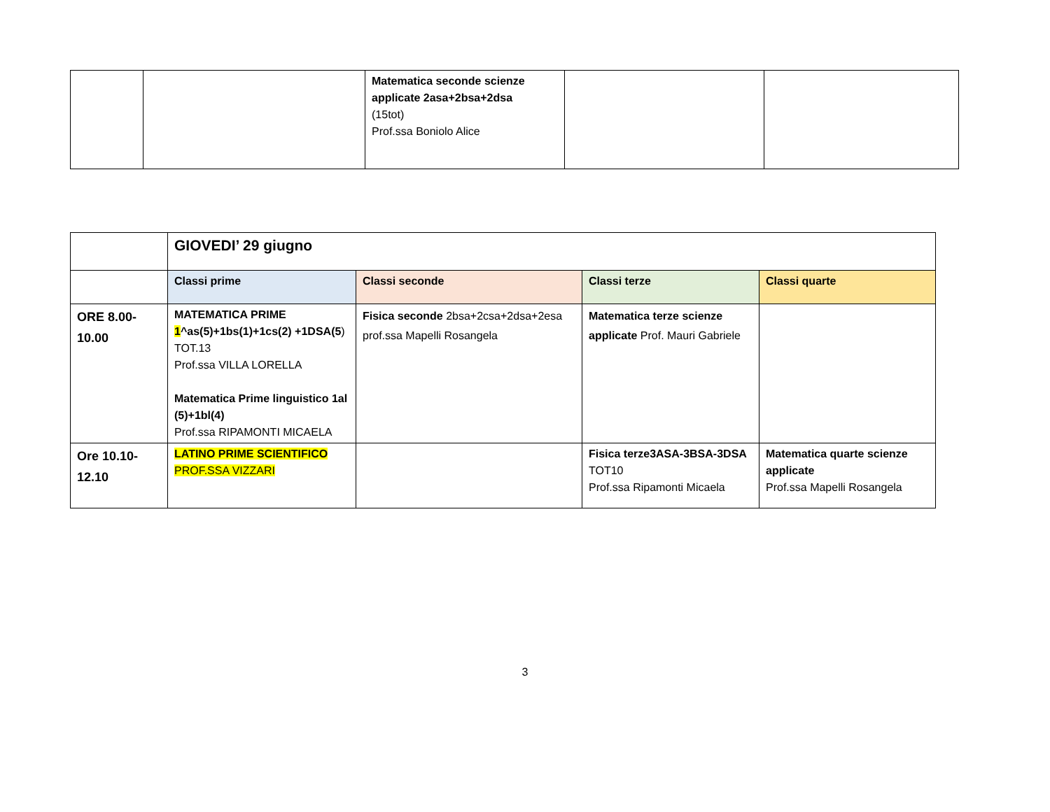| | | Matematica seconde scienze applicate 2asa+2bsa+2dsa (15tot) Prof.ssa Boniolo Alice | | |
| | GIOVEDI’ 29 giugno | | | |
| | Classi prime | Classi seconde | Classi terze | Classi quarte |
| ORE 8.00-10.00 | MATEMATICA PRIME 1 ^as(5)+1bs(1)+1cs(2) +1DSA(5 ) TOT.13 Prof.ssa VILLA LORELLA Matematica Prime linguistico 1al (5)+1bl(4) Prof.ssa RIPAMONTI MICAELA | Fisica seconde 2bsa+2csa+2dsa+2esa prof.ssa Mapelli Rosangela | Matematica terze scienze applicate Prof. Mauri Gabriele | |
| Ore 10.10-12.10 | LATINO PRIME SCIENTIFICO PROF.SSA VIZZARI | | Fisica terze3ASA-3BSA-3DSA TOT10 Prof.ssa Ripamonti Micaela | Matematica quarte scienze applicate Prof.ssa Mapelli Rosangela |
3